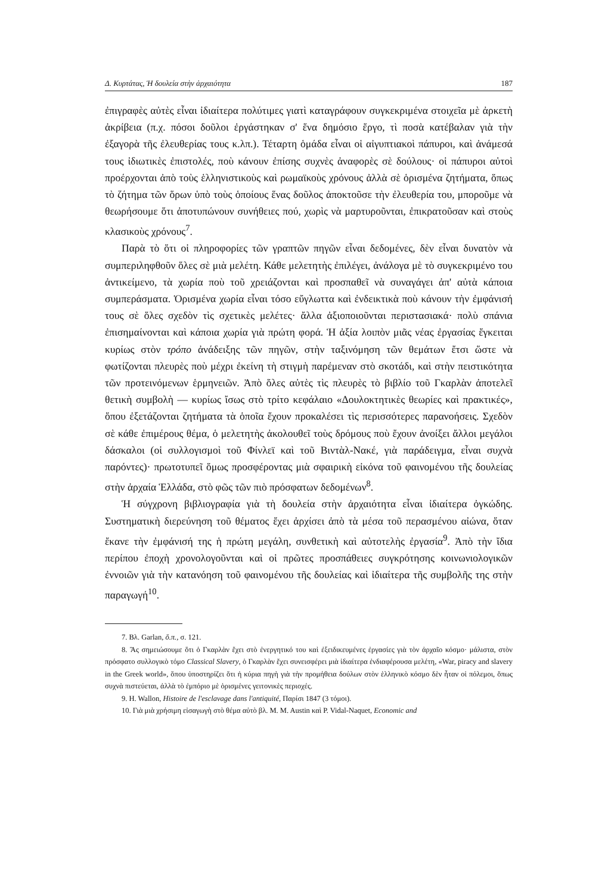Δ. Κυρτάτας, Ἡ δουλεία στὴν ἀρχαιότητα 187
ἐπιγραφὲς αὐτὲς εἶναι ἰδιαίτερα πολύτιμες γιατὶ καταγράφουν συγκεκριμένα στοιχεῖα μὲ ἀρκετὴ ἀκρίβεια (π.χ. πόσοι δοῦλοι ἐργάστηκαν σ' ἕνα δημόσιο ἔργο, τὶ ποσὰ κατέβαλαν γιὰ τὴν ἐξαγορὰ τῆς ἐλευθερίας τους κ.λπ.). Τέταρτη ὁμάδα εἶναι οἱ αἰγυπτιακοὶ πάπυροι, καὶ ἀνάμεσά τους ἰδιωτικὲς ἐπιστολές, ποὺ κάνουν ἐπίσης συχνὲς ἀναφορὲς σὲ δούλους· οἱ πάπυροι αὐτοὶ προέρχονται ἀπὸ τοὺς ἑλληνιστικοὺς καὶ ρωμαϊκοὺς χρόνους ἀλλὰ σὲ ὁρισμένα ζητήματα, ὅπως τὸ ζήτημα τῶν ὅρων ὑπὸ τοὺς ὁποίους ἕνας δοῦλος ἀποκτοῦσε τὴν ἐλευθερία του, μποροῦμε νὰ θεωρήσουμε ὅτι ἀποτυπώνουν συνήθειες πού, χωρὶς νὰ μαρτυροῦνται, ἐπικρατοῦσαν καὶ στοὺς κλασικοὺς χρόνους<sup>7</sup>.
Παρὰ τὸ ὅτι οἱ πληροφορίες τῶν γραπτῶν πηγῶν εἶναι δεδομένες, δὲν εἶναι δυνατὸν νὰ συμπεριληφθοῦν ὅλες σὲ μιὰ μελέτη. Κάθε μελετητὴς ἐπιλέγει, ἀνάλογα μὲ τὸ συγκεκριμένο του ἀντικείμενο, τὰ χωρία ποὺ τοῦ χρειάζονται καὶ προσπαθεῖ νὰ συναγάγει ἀπ' αὐτὰ κάποια συμπεράσματα. Ὁρισμένα χωρία εἶναι τόσο εὔγλωττα καὶ ἐνδεικτικὰ ποὺ κάνουν τὴν ἐμφάνισή τους σὲ ὅλες σχεδὸν τὶς σχετικὲς μελέτες· ἄλλα ἀξιοποιοῦνται περιστασιακά· πολὺ σπάνια ἐπισημαίνονται καὶ κάποια χωρία γιὰ πρώτη φορά. Ἡ ἀξία λοιπὸν μιᾶς νέας ἐργασίας ἔγκειται κυρίως στὸν τρόπο ἀνάδειξης τῶν πηγῶν, στὴν ταξινόμηση τῶν θεμάτων ἔτσι ὥστε νὰ φωτίζονται πλευρὲς ποὺ μέχρι ἐκείνη τὴ στιγμὴ παρέμεναν στὸ σκοτάδι, καὶ στὴν πειστικότητα τῶν προτεινόμενων ἑρμηνειῶν. Ἀπὸ ὅλες αὐτὲς τὶς πλευρὲς τὸ βιβλίο τοῦ Γκαρλὰν ἀποτελεῖ θετικὴ συμβολὴ — κυρίως ἴσως στὸ τρίτο κεφάλαιο «Δουλοκτητικὲς θεωρίες καὶ πρακτικές», ὅπου ἐξετάζονται ζητήματα τὰ ὁποῖα ἔχουν προκαλέσει τὶς περισσότερες παρανοήσεις. Σχεδὸν σὲ κάθε ἐπιμέρους θέμα, ὁ μελετητὴς ἀκολουθεῖ τοὺς δρόμους ποὺ ἔχουν ἀνοίξει ἄλλοι μεγάλοι δάσκαλοι (οἱ συλλογισμοὶ τοῦ Φίνλεϊ καὶ τοῦ Βιντὰλ-Νακέ, γιὰ παράδειγμα, εἶναι συχνὰ παρόντες)· πρωτοτυπεῖ ὅμως προσφέροντας μιὰ σφαιρικὴ εἰκόνα τοῦ φαινομένου τῆς δουλείας στὴν ἀρχαία Ἑλλάδα, στὸ φῶς τῶν πιὸ πρόσφατων δεδομένων<sup>8</sup>.
Ἡ σύγχρονη βιβλιογραφία γιὰ τὴ δουλεία στὴν ἀρχαιότητα εἶναι ἰδιαίτερα ὀγκώδης. Συστηματικὴ διερεύνηση τοῦ θέματος ἔχει ἀρχίσει ἀπὸ τὰ μέσα τοῦ περασμένου αἰώνα, ὅταν ἔκανε τὴν ἐμφάνισή της ἡ πρώτη μεγάλη, συνθετικὴ καὶ αὐτοτελὴς ἐργασία<sup>9</sup>. Ἀπὸ τὴν ἴδια περίπου ἐποχὴ χρονολογοῦνται καὶ οἱ πρῶτες προσπάθειες συγκρότησης κοινωνιολογικῶν ἐννοιῶν γιὰ τὴν κατανόηση τοῦ φαινομένου τῆς δουλείας καὶ ἰδιαίτερα τῆς συμβολῆς της στὴν παραγωγή<sup>10</sup>.
7. Βλ. Garlan, ὅ.π., σ. 121.
8. Ἂς σημειώσουμε ὅτι ὁ Γκαρλὰν ἔχει στὸ ἐνεργητικό του καὶ ἐξειδικευμένες ἐργασίες γιὰ τὸν ἀρχαῖο κόσμο· μάλιστα, στὸν πρόσφατο συλλογικὸ τόμο Classical Slavery, ὁ Γκαρλὰν ἔχει συνεισφέρει μιὰ ἰδιαίτερα ἐνδιαφέρουσα μελέτη, «War, piracy and slavery in the Greek world», ὅπου ὑποστηρίζει ὅτι ἡ κύρια πηγὴ γιὰ τὴν προμήθεια δούλων στὸν ἑλληνικὸ κόσμο δὲν ἦταν οἱ πόλεμοι, ὅπως συχνὰ πιστεύεται, ἀλλὰ τὸ ἐμπόριο μὲ ὁρισμένες γειτονικὲς περιοχές.
9. H. Wallon, Histoire de l'esclavage dans l'antiquité, Παρίσι 1847 (3 τόμοι).
10. Γιὰ μιὰ χρήσιμη εἰσαγωγὴ στὸ θέμα αὐτὸ βλ. M. M. Austin καὶ P. Vidal-Naquet, Economic and